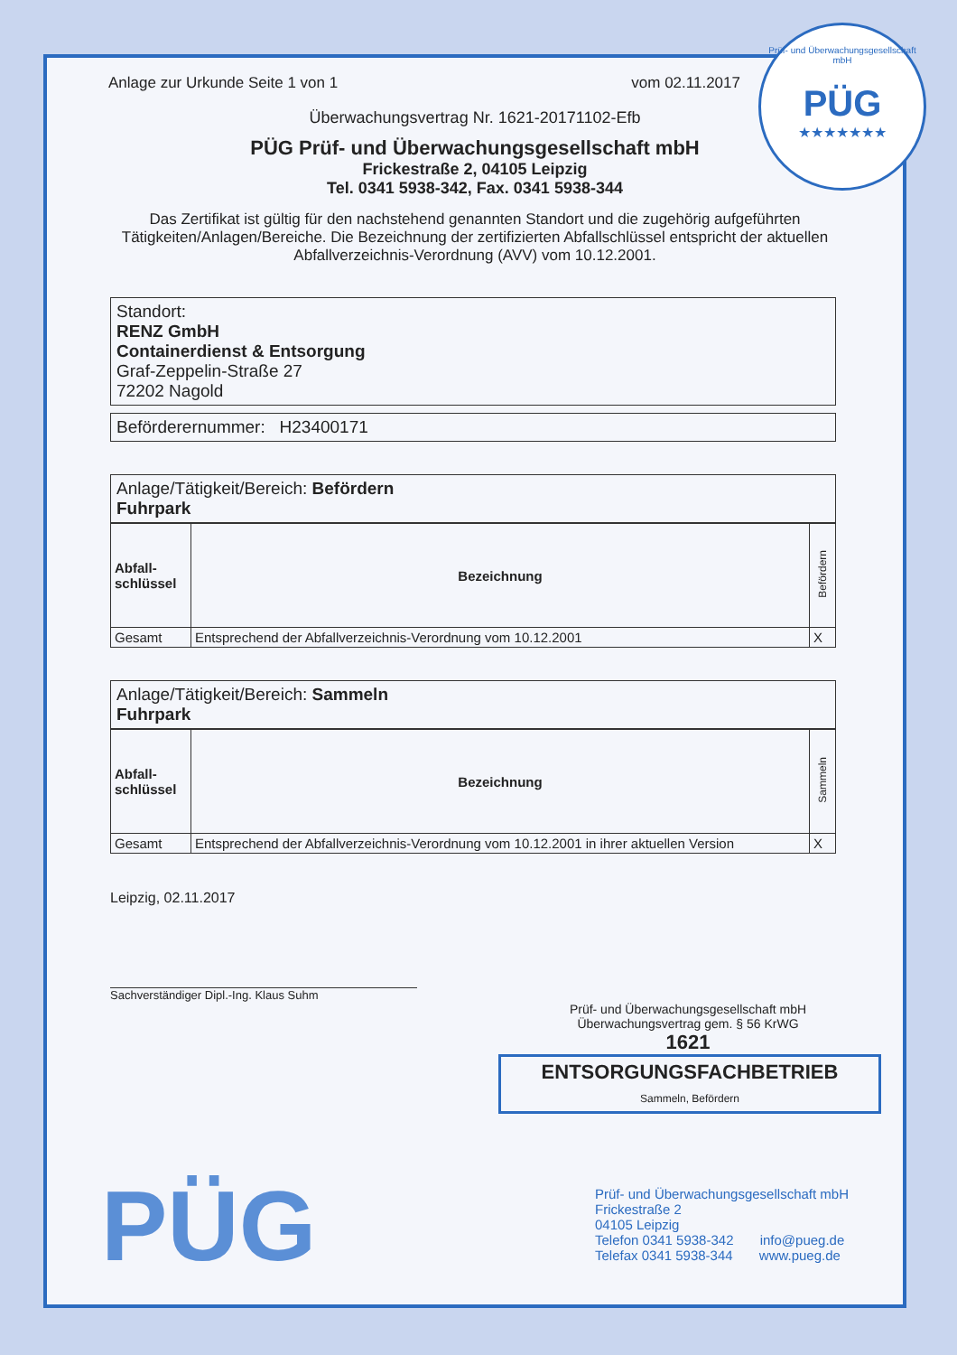Anlage zur Urkunde Seite 1 von 1 vom 02.11.2017
Überwachungsvertrag Nr. 1621-20171102-Efb
PÜG Prüf- und Überwachungsgesellschaft mbH
Frickestraße 2, 04105 Leipzig
Tel. 0341 5938-342, Fax. 0341 5938-344
Das Zertifikat ist gültig für den nachstehend genannten Standort und die zugehörig aufgeführten Tätigkeiten/Anlagen/Bereiche. Die Bezeichnung der zertifizierten Abfallschlüssel entspricht der aktuellen Abfallverzeichnis-Verordnung (AVV) vom 10.12.2001.
Standort:
RENZ GmbH
Containerdienst & Entsorgung
Graf-Zeppelin-Straße 27
72202 Nagold
Beförderernummer: H23400171
Anlage/Tätigkeit/Bereich: Befördern
Fuhrpark
| Abfall- schlüssel | Bezeichnung | Befördern |
| --- | --- | --- |
| Gesamt | Entsprechend der Abfallverzeichnis-Verordnung vom 10.12.2001 | X |
Anlage/Tätigkeit/Bereich: Sammeln
Fuhrpark
| Abfall- schlüssel | Bezeichnung | Sammeln |
| --- | --- | --- |
| Gesamt | Entsprechend der Abfallverzeichnis-Verordnung vom 10.12.2001 in ihrer aktuellen Version | X |
Leipzig, 02.11.2017
Sachverständiger Dipl.-Ing. Klaus Suhm
Prüf- und Überwachungsgesellschaft mbH
Überwachungsvertrag gem. § 56 KrWG
1621
ENTSORGUNGSFACHBETRIEB
Sammeln, Befördern
PÜG
Prüf- und Überwachungsgesellschaft mbH
Frickestraße 2
04105 Leipzig
Telefon 0341 5938-342 info@pueg.de
Telefax 0341 5938-344 www.pueg.de
Prüf- und Überwachungsgesellschaft mbH
PÜG
★★★★★★★